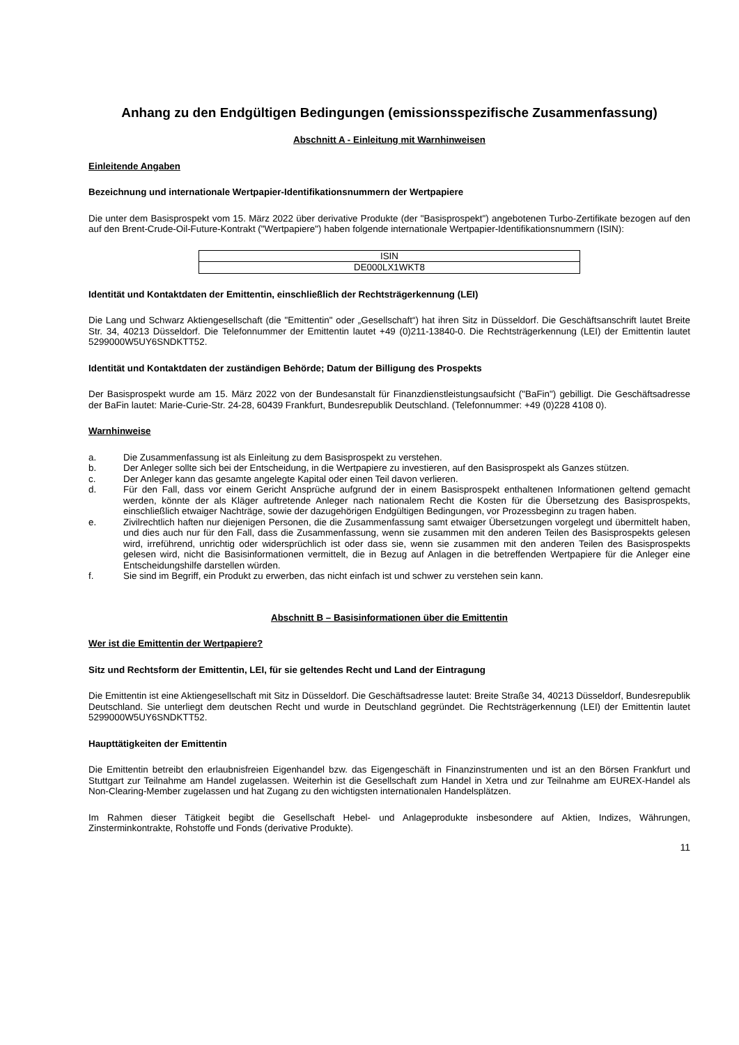Anhang zu den Endgültigen Bedingungen (emissionsspezifische Zusammenfassung)
Abschnitt A - Einleitung mit Warnhinweisen
Einleitende Angaben
Bezeichnung und internationale Wertpapier-Identifikationsnummern der Wertpapiere
Die unter dem Basisprospekt vom 15. März 2022 über derivative Produkte (der "Basisprospekt") angebotenen Turbo-Zertifikate bezogen auf den auf den Brent-Crude-Oil-Future-Kontrakt ("Wertpapiere") haben folgende internationale Wertpapier-Identifikationsnummern (ISIN):
| ISIN |
| DE000LX1WKT8 |
Identität und Kontaktdaten der Emittentin, einschließlich der Rechtsträgerkennung (LEI)
Die Lang und Schwarz Aktiengesellschaft (die "Emittentin" oder „Gesellschaft“) hat ihren Sitz in Düsseldorf. Die Geschäftsanschrift lautet Breite Str. 34, 40213 Düsseldorf. Die Telefonnummer der Emittentin lautet +49 (0)211-13840-0. Die Rechtsträgerkennung (LEI) der Emittentin lautet 5299000W5UY6SNDKTT52.
Identität und Kontaktdaten der zuständigen Behörde; Datum der Billigung des Prospekts
Der Basisprospekt wurde am 15. März 2022 von der Bundesanstalt für Finanzdienstleistungsaufsicht ("BaFin") gebilligt. Die Geschäftsadresse der BaFin lautet: Marie-Curie-Str. 24-28, 60439 Frankfurt, Bundesrepublik Deutschland. (Telefonnummer: +49 (0)228 4108 0).
Warnhinweise
a. Die Zusammenfassung ist als Einleitung zu dem Basisprospekt zu verstehen.
b. Der Anleger sollte sich bei der Entscheidung, in die Wertpapiere zu investieren, auf den Basisprospekt als Ganzes stützen.
c. Der Anleger kann das gesamte angelegte Kapital oder einen Teil davon verlieren.
d. Für den Fall, dass vor einem Gericht Ansprüche aufgrund der in einem Basisprospekt enthaltenen Informationen geltend gemacht werden, könnte der als Kläger auftretende Anleger nach nationalem Recht die Kosten für die Übersetzung des Basisprospekts, einschließlich etwaiger Nachträge, sowie der dazugehörigen Endgültigen Bedingungen, vor Prozessbeginn zu tragen haben.
e. Zivilrechtlich haften nur diejenigen Personen, die die Zusammenfassung samt etwaiger Übersetzungen vorgelegt und übermittelt haben, und dies auch nur für den Fall, dass die Zusammenfassung, wenn sie zusammen mit den anderen Teilen des Basisprospekts gelesen wird, irreführend, unrichtig oder widersprüchlich ist oder dass sie, wenn sie zusammen mit den anderen Teilen des Basisprospekts gelesen wird, nicht die Basisinformationen vermittelt, die in Bezug auf Anlagen in die betreffenden Wertpapiere für die Anleger eine Entscheidungshilfe darstellen würden.
f. Sie sind im Begriff, ein Produkt zu erwerben, das nicht einfach ist und schwer zu verstehen sein kann.
Abschnitt B – Basisinformationen über die Emittentin
Wer ist die Emittentin der Wertpapiere?
Sitz und Rechtsform der Emittentin, LEI, für sie geltendes Recht und Land der Eintragung
Die Emittentin ist eine Aktiengesellschaft mit Sitz in Düsseldorf. Die Geschäftsadresse lautet: Breite Straße 34, 40213 Düsseldorf, Bundesrepublik Deutschland. Sie unterliegt dem deutschen Recht und wurde in Deutschland gegründet. Die Rechtsträgerkennung (LEI) der Emittentin lautet 5299000W5UY6SNDKTT52.
Haupttätigkeiten der Emittentin
Die Emittentin betreibt den erlaubnisfreien Eigenhandel bzw. das Eigengeschäft in Finanzinstrumenten und ist an den Börsen Frankfurt und Stuttgart zur Teilnahme am Handel zugelassen. Weiterhin ist die Gesellschaft zum Handel in Xetra und zur Teilnahme am EUREX-Handel als Non-Clearing-Member zugelassen und hat Zugang zu den wichtigsten internationalen Handelsplätzen.
Im Rahmen dieser Tätigkeit begibt die Gesellschaft Hebel- und Anlageprodukte insbesondere auf Aktien, Indizes, Währungen, Zinsterminkontrakte, Rohstoffe und Fonds (derivative Produkte).
11